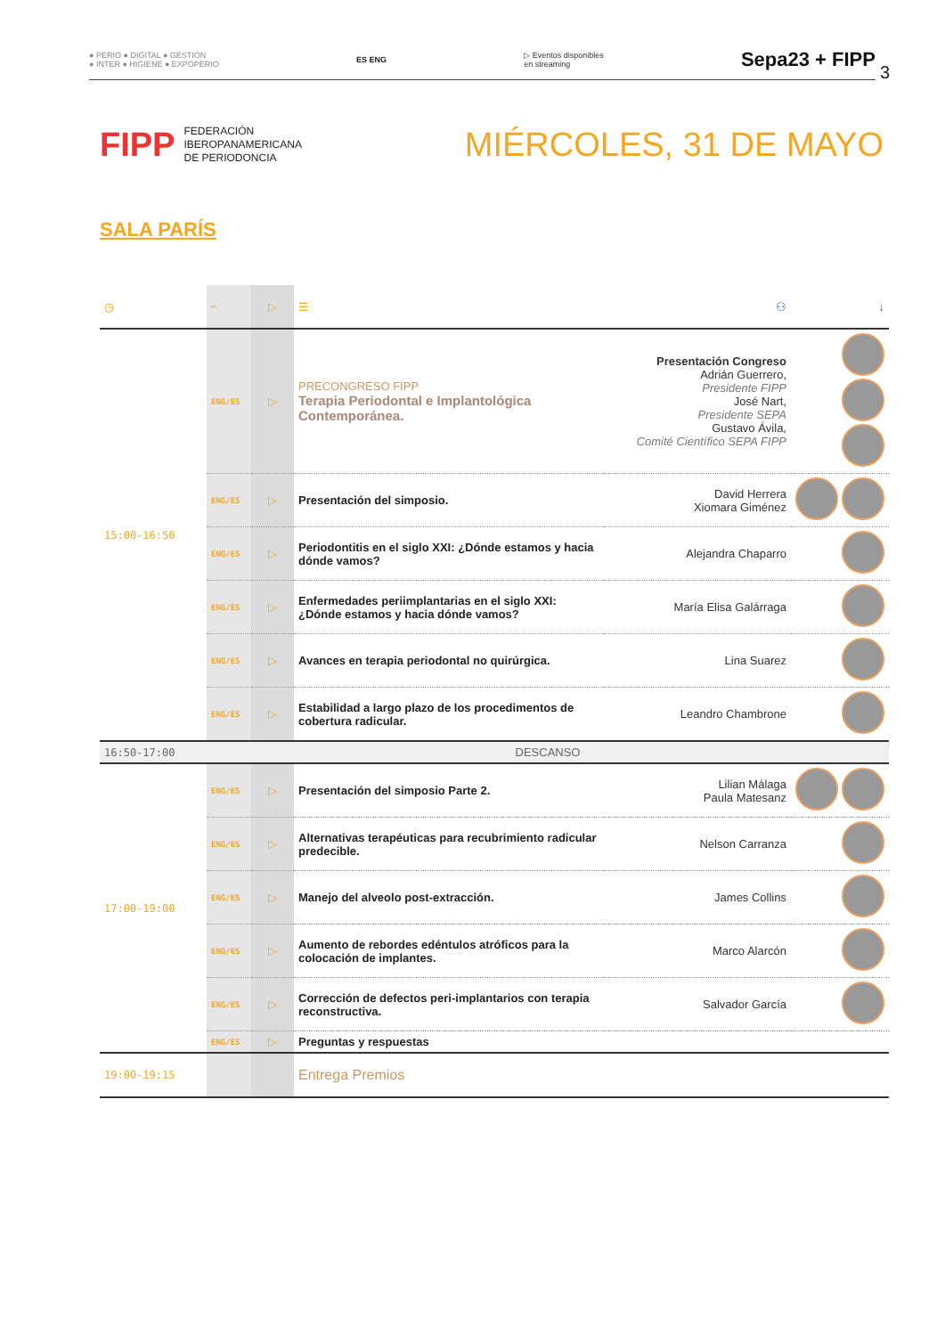● PERIO ● DIGITAL ● GESTIÓN
● INTER ● HIGIENE ● EXPOPERIO ES ENG ▷ Eventos disponibles
en streaming Sepa23 + FIPP
3
FIPP FEDERACIÓN
IBEROPANAMERICANA
DE PERIODONCIA
MIÉRCOLES, 31 DE MAYO
SALA PARÍS
| ◷ | ▭ | ▷ | ☰ | ⚇ | ↓ |
| --- | --- | --- | --- | --- | --- |
| 15:00-16:50 | ENG/ES | ▷ | PRECONGRESO FIPP Terapia Periodontal e Implantológica Contemporánea. | Presentación Congreso Adrián Guerrero, Presidente FIPP José Nart, Presidente SEPA Gustavo Ávila, Comité Científico SEPA FIPP | |
| | ENG/ES | ▷ | Presentación del simposio. | David Herrera Xiomara Giménez | |
| | ENG/ES | ▷ | Periodontitis en el siglo XXI: ¿Dónde estamos y hacia dónde vamos? | Alejandra Chaparro | |
| | ENG/ES | ▷ | Enfermedades periimplantarias en el siglo XXI: ¿Dónde estamos y hacia dónde vamos? | María Elisa Galárraga | |
| | ENG/ES | ▷ | Avances en terapia periodontal no quirúrgica. | Lina Suarez | |
| | ENG/ES | ▷ | Estabilidad a largo plazo de los procedimentos de cobertura radicular. | Leandro Chambrone | |
| 16:50-17:00 | DESCANSO | | | | |
| 17:00-19:00 | ENG/ES | ▷ | Presentación del simposio Parte 2. | Lilian Málaga Paula Matesanz | |
| | ENG/ES | ▷ | Alternativas terapéuticas para recubrimiento radicular predecible. | Nelson Carranza | |
| | ENG/ES | ▷ | Manejo del alveolo post-extracción. | James Collins | |
| | ENG/ES | ▷ | Aumento de rebordes edéntulos atróficos para la colocación de implantes. | Marco Alarcón | |
| | ENG/ES | ▷ | Corrección de defectos peri-implantarios con terapia reconstructiva. | Salvador García | |
| | ENG/ES | ▷ | Preguntas y respuestas | | |
| 19:00-19:15 | | | Entrega Premios | | |